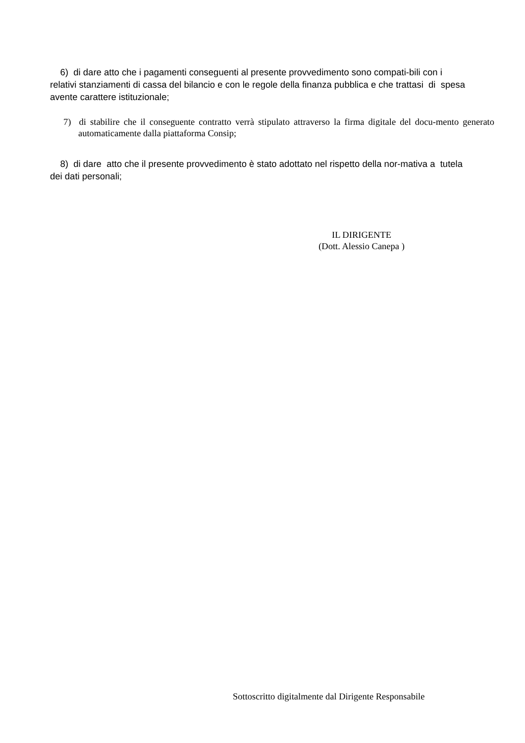6) di dare atto che i pagamenti conseguenti al presente provvedimento sono compati-bili con i relativi stanziamenti di cassa del bilancio e con le regole della finanza pubblica e che trattasi di spesa avente carattere istituzionale;
7) di stabilire che il conseguente contratto verrà stipulato attraverso la firma digitale del docu-mento generato automaticamente dalla piattaforma Consip;
8) di dare atto che il presente provvedimento è stato adottato nel rispetto della nor-mativa a tutela dei dati personali;
IL DIRIGENTE
(Dott. Alessio Canepa )
Sottoscritto digitalmente dal Dirigente Responsabile